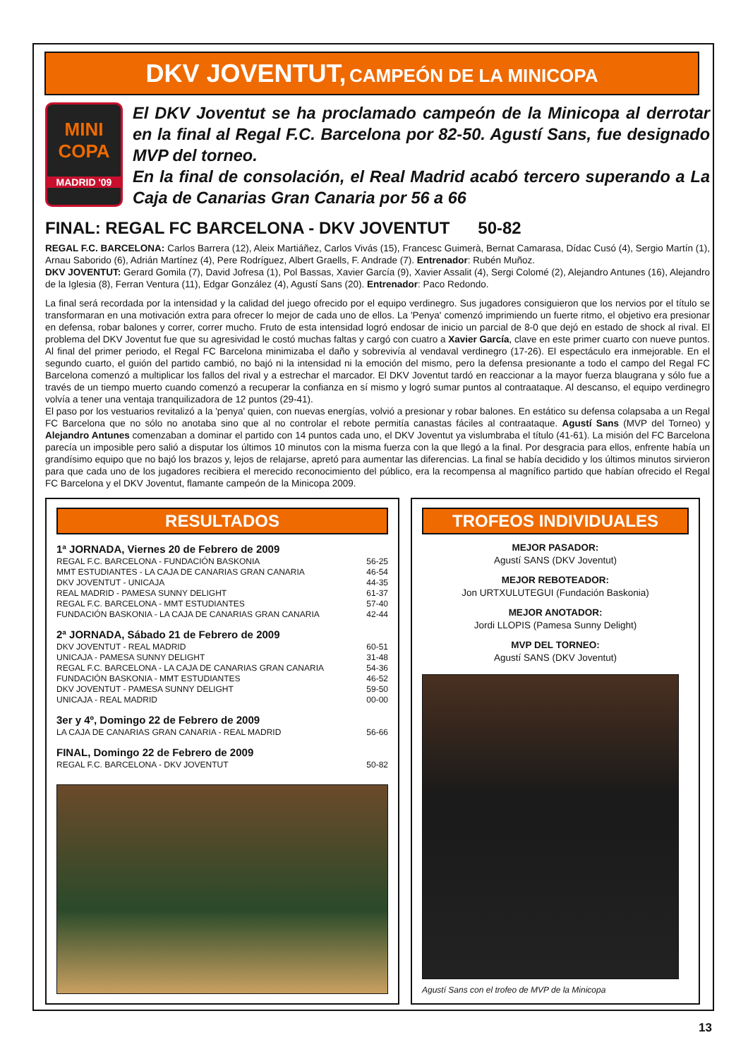DKV JOVENTUT, CAMPEÓN DE LA MINICOPA
MINI COPA
MADRID '09
El DKV Joventut se ha proclamado campeón de la Minicopa al derrotar en la final al Regal F.C. Barcelona por 82-50. Agustí Sans, fue designado MVP del torneo.
En la final de consolación, el Real Madrid acabó tercero superando a La Caja de Canarias Gran Canaria por 56 a 66
FINAL: REGAL FC BARCELONA - DKV JOVENTUT 50-82
REGAL F.C. BARCELONA: Carlos Barrera (12), Aleix Martiáñez, Carlos Vivás (15), Francesc Guimerà, Bernat Camarasa, Dídac Cusó (4), Sergio Martín (1), Arnau Saborido (6), Adrián Martínez (4), Pere Rodríguez, Albert Graells, F. Andrade (7). Entrenador: Rubén Muñoz.
DKV JOVENTUT: Gerard Gomila (7), David Jofresa (1), Pol Bassas, Xavier García (9), Xavier Assalit (4), Sergi Colomé (2), Alejandro Antunes (16), Alejandro de la Iglesia (8), Ferran Ventura (11), Edgar González (4), Agustí Sans (20). Entrenador: Paco Redondo.
La final será recordada por la intensidad y la calidad del juego ofrecido por el equipo verdinegro. Sus jugadores consiguieron que los nervios por el título se transformaran en una motivación extra para ofrecer lo mejor de cada uno de ellos. La 'Penya' comenzó imprimiendo un fuerte ritmo, el objetivo era presionar en defensa, robar balones y correr, correr mucho. Fruto de esta intensidad logró endosar de inicio un parcial de 8-0 que dejó en estado de shock al rival. El problema del DKV Joventut fue que su agresividad le costó muchas faltas y cargó con cuatro a Xavier García, clave en este primer cuarto con nueve puntos. Al final del primer periodo, el Regal FC Barcelona minimizaba el daño y sobrevivía al vendaval verdinegro (17-26). El espectáculo era inmejorable. En el segundo cuarto, el guión del partido cambió, no bajó ni la intensidad ni la emoción del mismo, pero la defensa presionante a todo el campo del Regal FC Barcelona comenzó a multiplicar los fallos del rival y a estrechar el marcador. El DKV Joventut tardó en reaccionar a la mayor fuerza blaugrana y sólo fue a través de un tiempo muerto cuando comenzó a recuperar la confianza en sí mismo y logró sumar puntos al contraataque. Al descanso, el equipo verdinegro volvía a tener una ventaja tranquilizadora de 12 puntos (29-41).
El paso por los vestuarios revitalizó a la 'penya' quien, con nuevas energías, volvió a presionar y robar balones. En estático su defensa colapsaba a un Regal FC Barcelona que no sólo no anotaba sino que al no controlar el rebote permitía canastas fáciles al contraataque. Agustí Sans (MVP del Torneo) y Alejandro Antunes comenzaban a dominar el partido con 14 puntos cada uno, el DKV Joventut ya vislumbraba el título (41-61). La misión del FC Barcelona parecía un imposible pero salió a disputar los últimos 10 minutos con la misma fuerza con la que llegó a la final. Por desgracia para ellos, enfrente había un grandísimo equipo que no bajó los brazos y, lejos de relajarse, apretó para aumentar las diferencias. La final se había decidido y los últimos minutos sirvieron para que cada uno de los jugadores recibiera el merecido reconocimiento del público, era la recompensa al magnífico partido que habían ofrecido el Regal FC Barcelona y el DKV Joventut, flamante campeón de la Minicopa 2009.
RESULTADOS
1ª JORNADA, Viernes 20 de Febrero de 2009
| REGAL F.C. BARCELONA - FUNDACIÓN BASKONIA | 56-25 |
| MMT ESTUDIANTES - LA CAJA DE CANARIAS GRAN CANARIA | 46-54 |
| DKV JOVENTUT - UNICAJA | 44-35 |
| REAL MADRID - PAMESA SUNNY DELIGHT | 61-37 |
| REGAL F.C. BARCELONA - MMT ESTUDIANTES | 57-40 |
| FUNDACIÓN BASKONIA - LA CAJA DE CANARIAS GRAN CANARIA | 42-44 |
2ª JORNADA, Sábado 21 de Febrero de 2009
| DKV JOVENTUT - REAL MADRID | 60-51 |
| UNICAJA - PAMESA SUNNY DELIGHT | 31-48 |
| REGAL F.C. BARCELONA - LA CAJA DE CANARIAS GRAN CANARIA | 54-36 |
| FUNDACIÓN BASKONIA - MMT ESTUDIANTES | 46-52 |
| DKV JOVENTUT - PAMESA SUNNY DELIGHT | 59-50 |
| UNICAJA - REAL MADRID | 00-00 |
3er y 4º, Domingo 22 de Febrero de 2009
| LA CAJA DE CANARIAS GRAN CANARIA - REAL MADRID | 56-66 |
FINAL, Domingo 22 de Febrero de 2009
| REGAL F.C. BARCELONA - DKV JOVENTUT | 50-82 |
TROFEOS INDIVIDUALES
MEJOR PASADOR:
Agustí SANS (DKV Joventut)
MEJOR REBOTEADOR:
Jon URTXULUTEGUI (Fundación Baskonia)
MEJOR ANOTADOR:
Jordi LLOPIS (Pamesa Sunny Delight)
MVP DEL TORNEO:
Agustí SANS (DKV Joventut)
Agustí Sans con el trofeo de MVP de la Minicopa
13